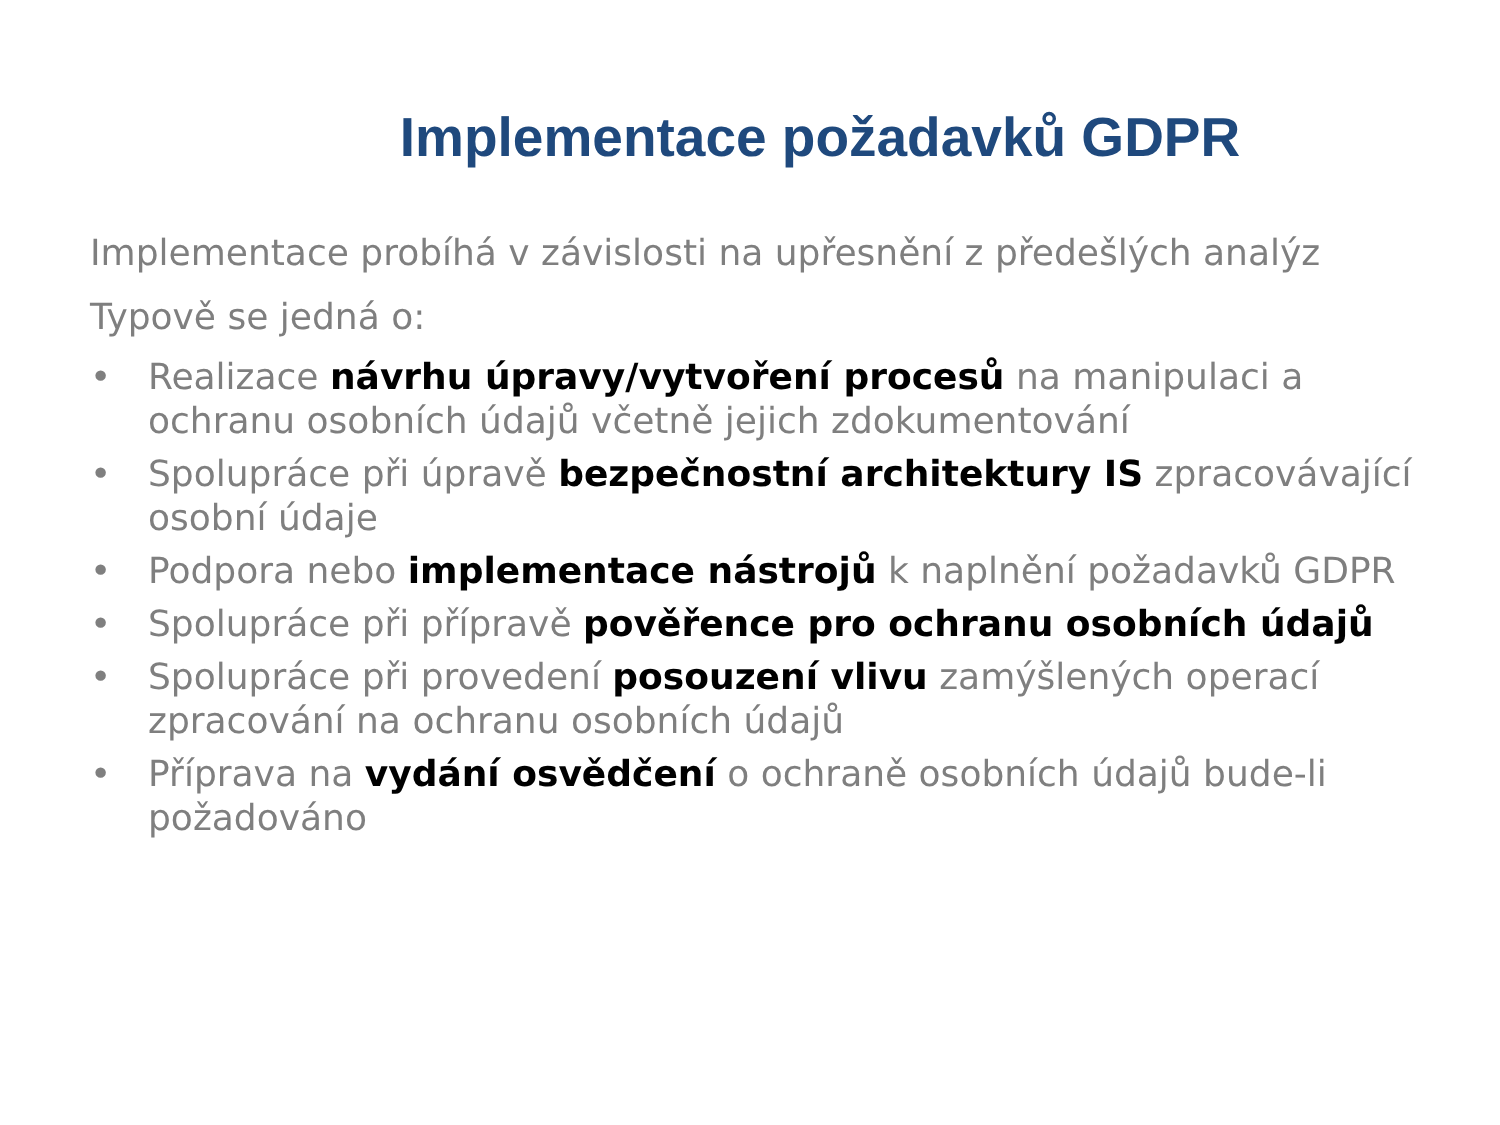Implementace požadavků GDPR
Implementace probíhá v závislosti na upřesnění z předešlých analýz
Typově se jedná o:
• Realizace návrhu úpravy/vytvoření procesů na manipulaci a ochranu osobních údajů včetně jejich zdokumentování
• Spolupráce při úpravě bezpečnostní architektury IS zpracovávající osobní údaje
• Podpora nebo implementace nástrojů k naplnění požadavků GDPR
• Spolupráce při přípravě pověřence pro ochranu osobních údajů
• Spolupráce při provedení posouzení vlivu zamýšlených operací zpracování na ochranu osobních údajů
• Příprava na vydání osvědčení o ochraně osobních údajů bude-li požadováno